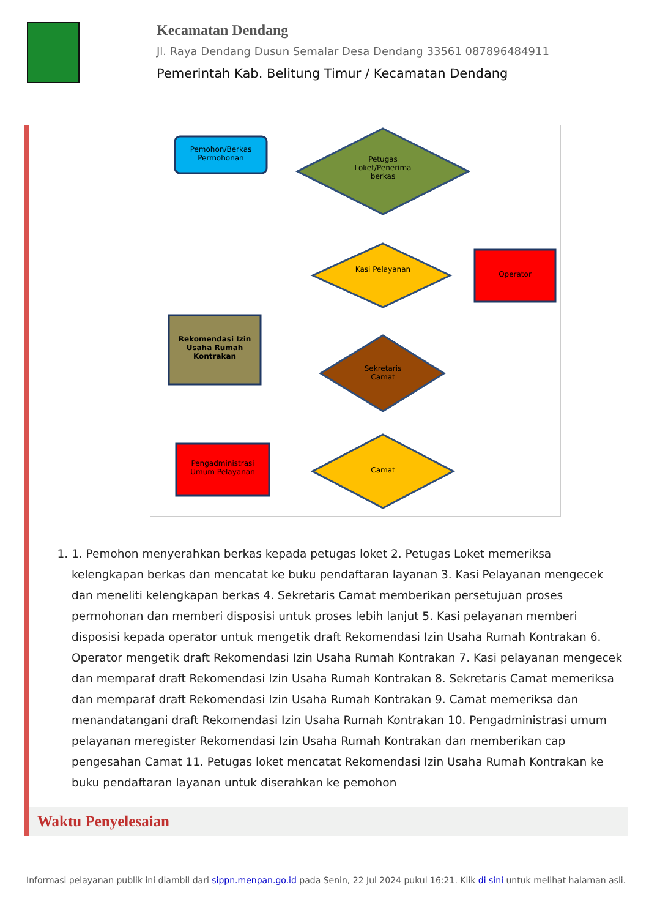Kecamatan Dendang
Jl. Raya Dendang Dusun Semalar Desa Dendang 33561 087896484911
Pemerintah Kab. Belitung Timur / Kecamatan Dendang
Pemohon/Berkas Permohonan
Petugas Loket/Penerima berkas
Kasi Pelayanan
Operator
Rekomendasi Izin Usaha Rumah Kontrakan
Sekretaris Camat
Camat
Pengadministrasi Umum Pelayanan
1. 1. Pemohon menyerahkan berkas kepada petugas loket 2. Petugas Loket memeriksa kelengkapan berkas dan mencatat ke buku pendaftaran layanan 3. Kasi Pelayanan mengecek dan meneliti kelengkapan berkas 4. Sekretaris Camat memberikan persetujuan proses permohonan dan memberi disposisi untuk proses lebih lanjut 5. Kasi pelayanan memberi disposisi kepada operator untuk mengetik draft Rekomendasi Izin Usaha Rumah Kontrakan 6. Operator mengetik draft Rekomendasi Izin Usaha Rumah Kontrakan 7. Kasi pelayanan mengecek dan memparaf draft Rekomendasi Izin Usaha Rumah Kontrakan 8. Sekretaris Camat memeriksa dan memparaf draft Rekomendasi Izin Usaha Rumah Kontrakan 9. Camat memeriksa dan menandatangani draft Rekomendasi Izin Usaha Rumah Kontrakan 10. Pengadministrasi umum pelayanan meregister Rekomendasi Izin Usaha Rumah Kontrakan dan memberikan cap pengesahan Camat 11. Petugas loket mencatat Rekomendasi Izin Usaha Rumah Kontrakan ke buku pendaftaran layanan untuk diserahkan ke pemohon
Waktu Penyelesaian
Informasi pelayanan publik ini diambil dari sippn.menpan.go.id pada Senin, 22 Jul 2024 pukul 16:21. Klik di sini untuk melihat halaman asli.